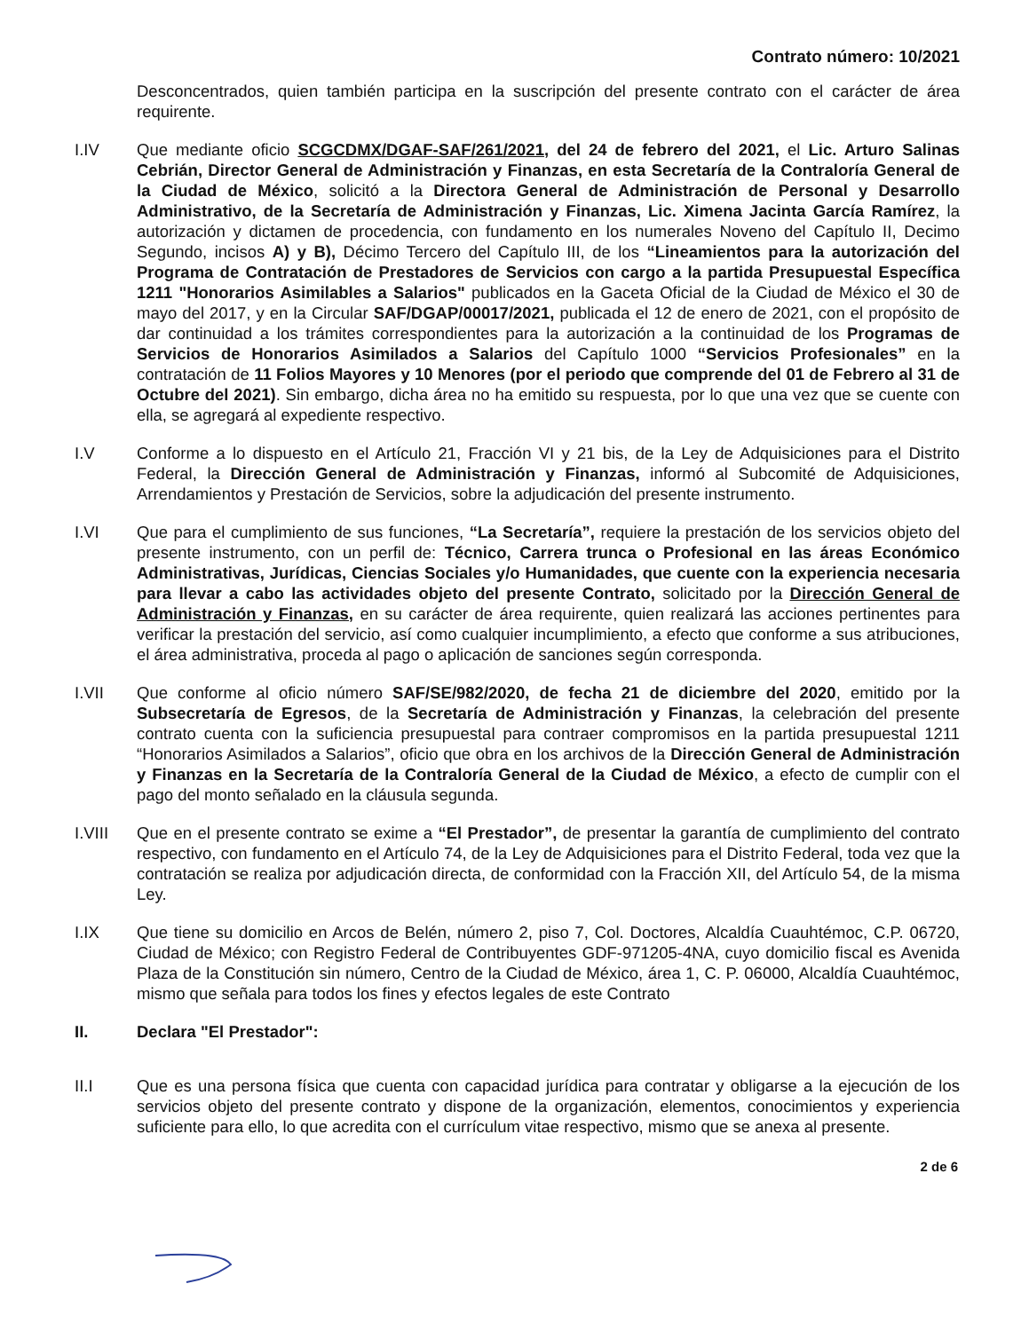Contrato número: 10/2021
Desconcentrados, quien también participa en la suscripción del presente contrato con el carácter de área requirente.
I.IV Que mediante oficio SCGCDMX/DGAF-SAF/261/2021, del 24 de febrero del 2021, el Lic. Arturo Salinas Cebrián, Director General de Administración y Finanzas, en esta Secretaría de la Contraloría General de la Ciudad de México, solicitó a la Directora General de Administración de Personal y Desarrollo Administrativo, de la Secretaría de Administración y Finanzas, Lic. Ximena Jacinta García Ramírez, la autorización y dictamen de procedencia, con fundamento en los numerales Noveno del Capítulo II, Decimo Segundo, incisos A) y B), Décimo Tercero del Capítulo III, de los “Lineamientos para la autorización del Programa de Contratación de Prestadores de Servicios con cargo a la partida Presupuestal Específica 1211 "Honorarios Asimilables a Salarios" publicados en la Gaceta Oficial de la Ciudad de México el 30 de mayo del 2017, y en la Circular SAF/DGAP/00017/2021, publicada el 12 de enero de 2021, con el propósito de dar continuidad a los trámites correspondientes para la autorización a la continuidad de los Programas de Servicios de Honorarios Asimilados a Salarios del Capítulo 1000 “Servicios Profesionales” en la contratación de 11 Folios Mayores y 10 Menores (por el periodo que comprende del 01 de Febrero al 31 de Octubre del 2021). Sin embargo, dicha área no ha emitido su respuesta, por lo que una vez que se cuente con ella, se agregará al expediente respectivo.
I.V Conforme a lo dispuesto en el Artículo 21, Fracción VI y 21 bis, de la Ley de Adquisiciones para el Distrito Federal, la Dirección General de Administración y Finanzas, informó al Subcomité de Adquisiciones, Arrendamientos y Prestación de Servicios, sobre la adjudicación del presente instrumento.
I.VI Que para el cumplimiento de sus funciones, “La Secretaría”, requiere la prestación de los servicios objeto del presente instrumento, con un perfil de: Técnico, Carrera trunca o Profesional en las áreas Económico Administrativas, Jurídicas, Ciencias Sociales y/o Humanidades, que cuente con la experiencia necesaria para llevar a cabo las actividades objeto del presente Contrato, solicitado por la Dirección General de Administración y Finanzas, en su carácter de área requirente, quien realizará las acciones pertinentes para verificar la prestación del servicio, así como cualquier incumplimiento, a efecto que conforme a sus atribuciones, el área administrativa, proceda al pago o aplicación de sanciones según corresponda.
I.VII Que conforme al oficio número SAF/SE/982/2020, de fecha 21 de diciembre del 2020, emitido por la Subsecretaría de Egresos, de la Secretaría de Administración y Finanzas, la celebración del presente contrato cuenta con la suficiencia presupuestal para contraer compromisos en la partida presupuestal 1211 “Honorarios Asimilados a Salarios”, oficio que obra en los archivos de la Dirección General de Administración y Finanzas en la Secretaría de la Contraloría General de la Ciudad de México, a efecto de cumplir con el pago del monto señalado en la cláusula segunda.
I.VIII Que en el presente contrato se exime a “El Prestador”, de presentar la garantía de cumplimiento del contrato respectivo, con fundamento en el Artículo 74, de la Ley de Adquisiciones para el Distrito Federal, toda vez que la contratación se realiza por adjudicación directa, de conformidad con la Fracción XII, del Artículo 54, de la misma Ley.
I.IX Que tiene su domicilio en Arcos de Belén, número 2, piso 7, Col. Doctores, Alcaldía Cuauhtémoc, C.P. 06720, Ciudad de México; con Registro Federal de Contribuyentes GDF-971205-4NA, cuyo domicilio fiscal es Avenida Plaza de la Constitución sin número, Centro de la Ciudad de México, área 1, C. P. 06000, Alcaldía Cuauhtémoc, mismo que señala para todos los fines y efectos legales de este Contrato
II. Declara "El Prestador":
II.I Que es una persona física que cuenta con capacidad jurídica para contratar y obligarse a la ejecución de los servicios objeto del presente contrato y dispone de la organización, elementos, conocimientos y experiencia suficiente para ello, lo que acredita con el currículum vitae respectivo, mismo que se anexa al presente.
2 de 6